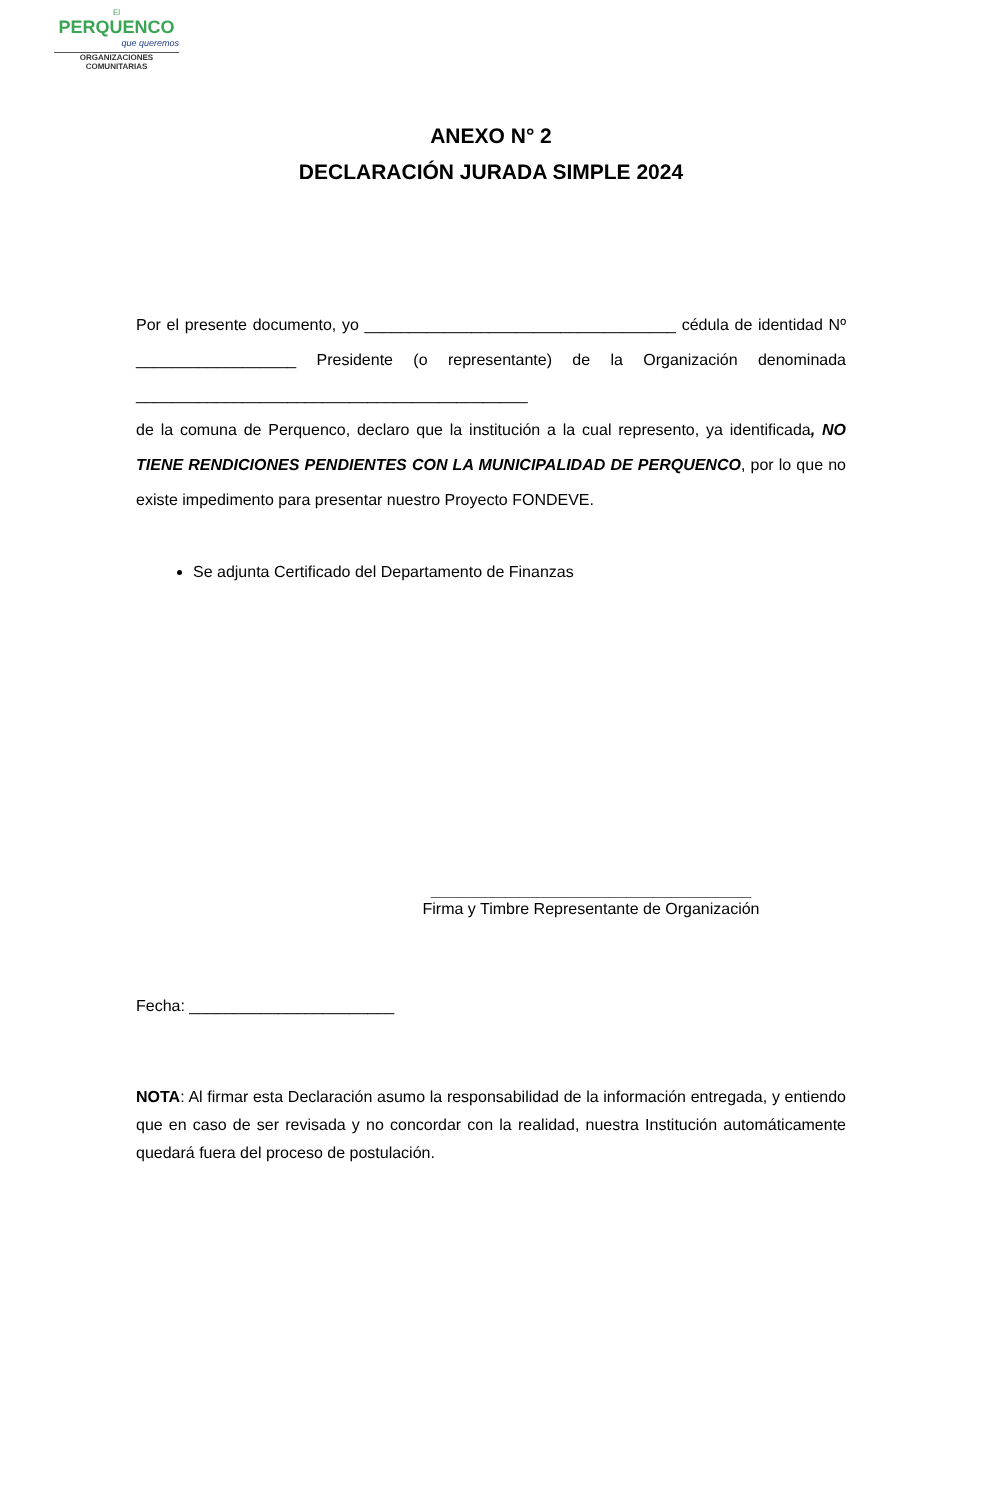El
PERQUENCO
que queremos
ORGANIZACIONES
COMUNITARIAS
ANEXO N° 2
DECLARACIÓN JURADA SIMPLE 2024
Por el presente documento, yo ___________________________________ cédula de identidad Nº __________________ Presidente (o representante) de la Organización denominada ____________________________________________
de la comuna de Perquenco, declaro que la institución a la cual represento, ya identificada, NO TIENE RENDICIONES PENDIENTES CON LA MUNICIPALIDAD DE PERQUENCO, por lo que no existe impedimento para presentar nuestro Proyecto FONDEVE.
Se adjunta Certificado del Departamento de Finanzas
____________________________________
Firma y Timbre Representante de Organización
Fecha: _______________________
NOTA: Al firmar esta Declaración asumo la responsabilidad de la información entregada, y entiendo que en caso de ser revisada y no concordar con la realidad, nuestra Institución automáticamente quedará fuera del proceso de postulación.